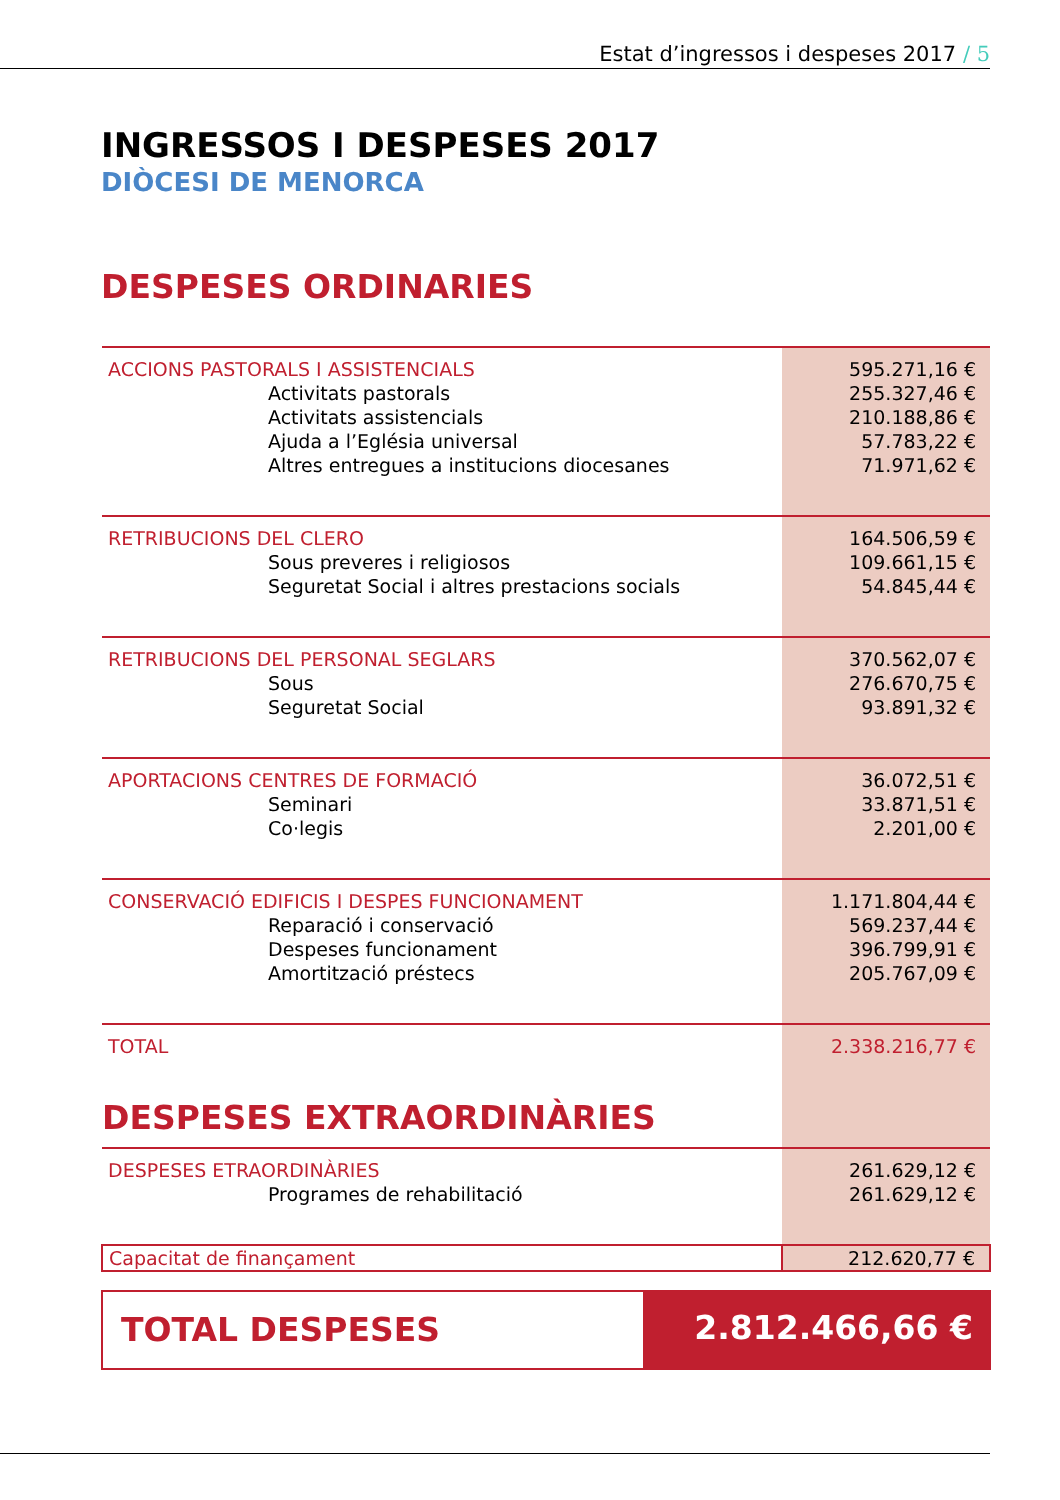Estat d’ingressos i despeses 2017 / 5
INGRESSOS I DESPESES 2017
DIÒCESI DE MENORCA
DESPESES ORDINARIES
| ACCIONS PASTORALS I ASSISTENCIALS | 595.271,16 € |
| Activitats pastorals | 255.327,46 € |
| Activitats assistencials | 210.188,86 € |
| Ajuda a l’Eglésia universal | 57.783,22 € |
| Altres entregues a institucions diocesanes | 71.971,62 € |
| RETRIBUCIONS DEL CLERO | 164.506,59 € |
| Sous preveres i religiosos | 109.661,15 € |
| Seguretat Social i altres prestacions socials | 54.845,44 € |
| RETRIBUCIONS DEL PERSONAL SEGLARS | 370.562,07 € |
| Sous | 276.670,75 € |
| Seguretat Social | 93.891,32 € |
| APORTACIONS CENTRES DE FORMACIÓ | 36.072,51 € |
| Seminari | 33.871,51 € |
| Co·legis | 2.201,00 € |
| CONSERVACIÓ EDIFICIS I DESPES FUNCIONAMENT | 1.171.804,44 € |
| Reparació i conservació | 569.237,44 € |
| Despeses funcionament | 396.799,91 € |
| Amortització préstecs | 205.767,09 € |
| TOTAL | 2.338.216,77 € |
| DESPESES EXTRAORDINÀRIES | |
| DESPESES ETRAORDINÀRIES | 261.629,12 € |
| Programes de rehabilitació | 261.629,12 € |
| Capacitat de finançament | 212.620,77 € |
TOTAL DESPESES 2.812.466,66 €